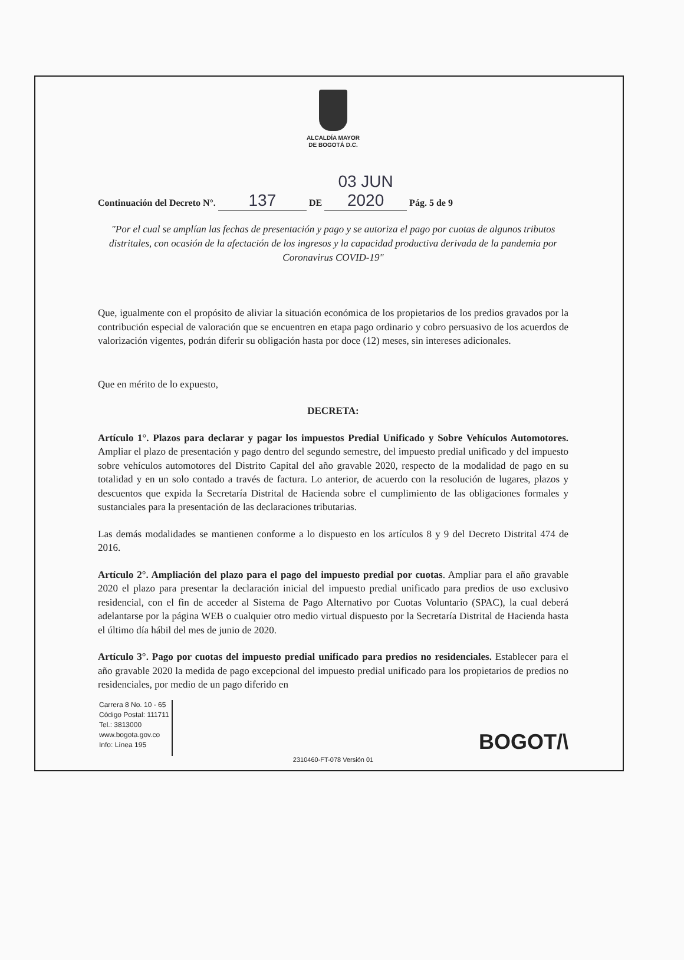ALCALDÍA MAYOR
DE BOGOTÁ D.C.
Continuación del Decreto N°. 137 DE 03 JUN 2020 Pág. 5 de 9
"Por el cual se amplían las fechas de presentación y pago y se autoriza el pago por cuotas de algunos tributos distritales, con ocasión de la afectación de los ingresos y la capacidad productiva derivada de la pandemia por Coronavirus COVID-19"
Que, igualmente con el propósito de aliviar la situación económica de los propietarios de los predios gravados por la contribución especial de valoración que se encuentren en etapa pago ordinario y cobro persuasivo de los acuerdos de valorización vigentes, podrán diferir su obligación hasta por doce (12) meses, sin intereses adicionales.
Que en mérito de lo expuesto,
DECRETA:
Artículo 1°. Plazos para declarar y pagar los impuestos Predial Unificado y Sobre Vehículos Automotores. Ampliar el plazo de presentación y pago dentro del segundo semestre, del impuesto predial unificado y del impuesto sobre vehículos automotores del Distrito Capital del año gravable 2020, respecto de la modalidad de pago en su totalidad y en un solo contado a través de factura. Lo anterior, de acuerdo con la resolución de lugares, plazos y descuentos que expida la Secretaría Distrital de Hacienda sobre el cumplimiento de las obligaciones formales y sustanciales para la presentación de las declaraciones tributarias.
Las demás modalidades se mantienen conforme a lo dispuesto en los artículos 8 y 9 del Decreto Distrital 474 de 2016.
Artículo 2°. Ampliación del plazo para el pago del impuesto predial por cuotas. Ampliar para el año gravable 2020 el plazo para presentar la declaración inicial del impuesto predial unificado para predios de uso exclusivo residencial, con el fin de acceder al Sistema de Pago Alternativo por Cuotas Voluntario (SPAC), la cual deberá adelantarse por la página WEB o cualquier otro medio virtual dispuesto por la Secretaría Distrital de Hacienda hasta el último día hábil del mes de junio de 2020.
Artículo 3°. Pago por cuotas del impuesto predial unificado para predios no residenciales. Establecer para el año gravable 2020 la medida de pago excepcional del impuesto predial unificado para los propietarios de predios no residenciales, por medio de un pago diferido en
Carrera 8 No. 10 - 65
Código Postal: 111711
Tel.: 3813000
www.bogota.gov.co
Info: Línea 195
BOGOT/\
2310460-FT-078 Versión 01